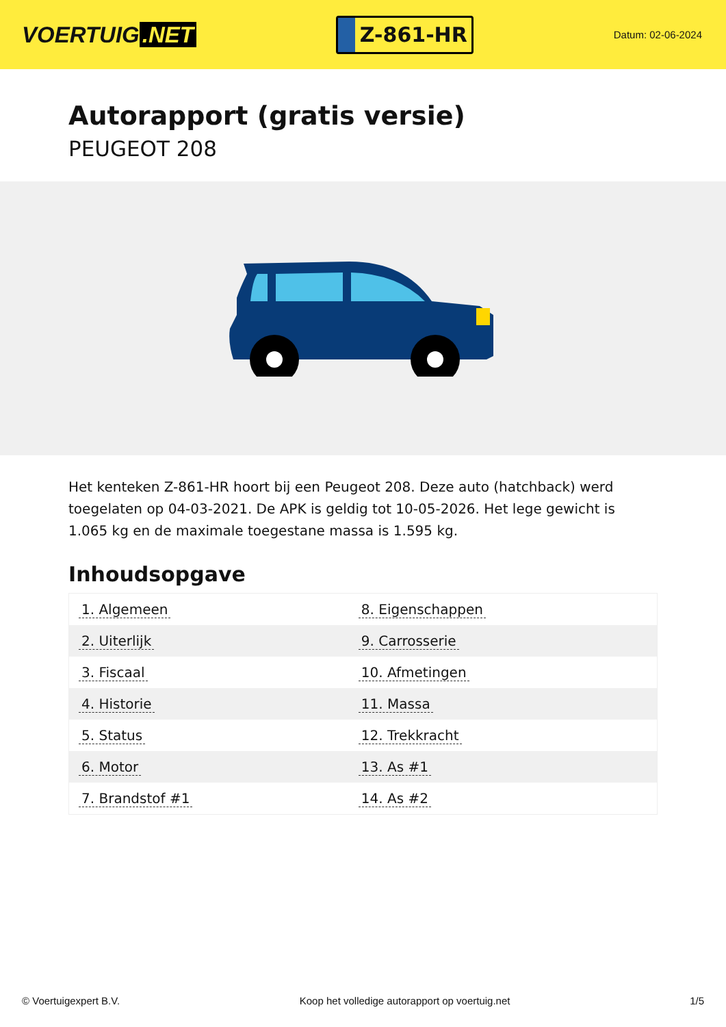VOERTUIG.NET
Z-861-HR
Datum: 02-06-2024
Autorapport (gratis versie)
PEUGEOT 208
Het kenteken Z-861-HR hoort bij een Peugeot 208. Deze auto (hatchback) werd toegelaten op 04-03-2021. De APK is geldig tot 10-05-2026. Het lege gewicht is 1.065 kg en de maximale toegestane massa is 1.595 kg.
Inhoudsopgave
| 1. Algemeen | 8. Eigenschappen |
| 2. Uiterlijk | 9. Carrosserie |
| 3. Fiscaal | 10. Afmetingen |
| 4. Historie | 11. Massa |
| 5. Status | 12. Trekkracht |
| 6. Motor | 13. As #1 |
| 7. Brandstof #1 | 14. As #2 |
© Voertuigexpert B.V. Koop het volledige autorapport op voertuig.net 1/5